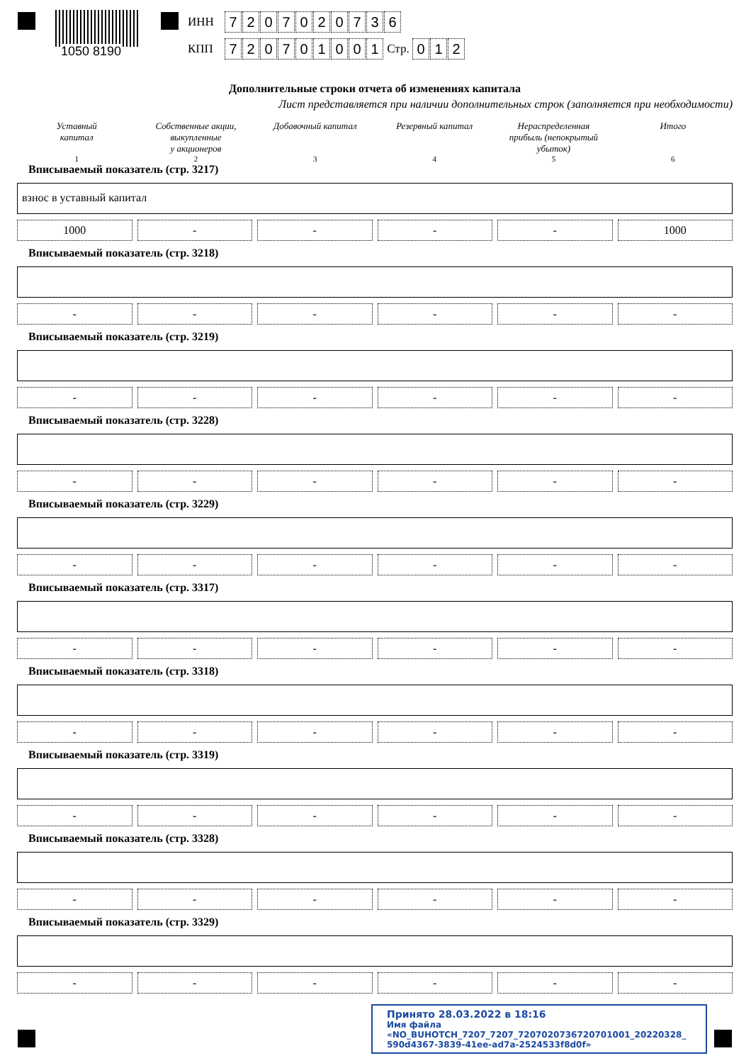1050 8190
ИНН 7207020736
КПП 720701001 Стр. 0 1 2
Дополнительные строки отчета об изменениях капитала
Лист представляется при наличии дополнительных строк (заполняется при необходимости)
Уставный
капитал
Собственные акции,
выкупленные
у акционеров
Добавочный капитал Резервный капитал Нераспределенная
прибыль (непокрытый
убыток)
Итого
1 2 3 4 5 6
Вписываемый показатель (стр. 3217)
взнос в уставный капитал
1000 - - - - 1000
Вписываемый показатель (стр. 3218)
- - - - - -
Вписываемый показатель (стр. 3219)
- - - - - -
Вписываемый показатель (стр. 3228)
- - - - - -
Вписываемый показатель (стр. 3229)
- - - - - -
Вписываемый показатель (стр. 3317)
- - - - - -
Вписываемый показатель (стр. 3318)
- - - - - -
Вписываемый показатель (стр. 3319)
- - - - - -
Вписываемый показатель (стр. 3328)
- - - - - -
Вписываемый показатель (стр. 3329)
- - - - - -
Принято 28.03.2022 в 18:16
Имя файла «NO_BUHOTCH_7207_7207_7207020736720701001_20220328_
590d4367-3839-41ee-ad7a-2524533f8d0f»